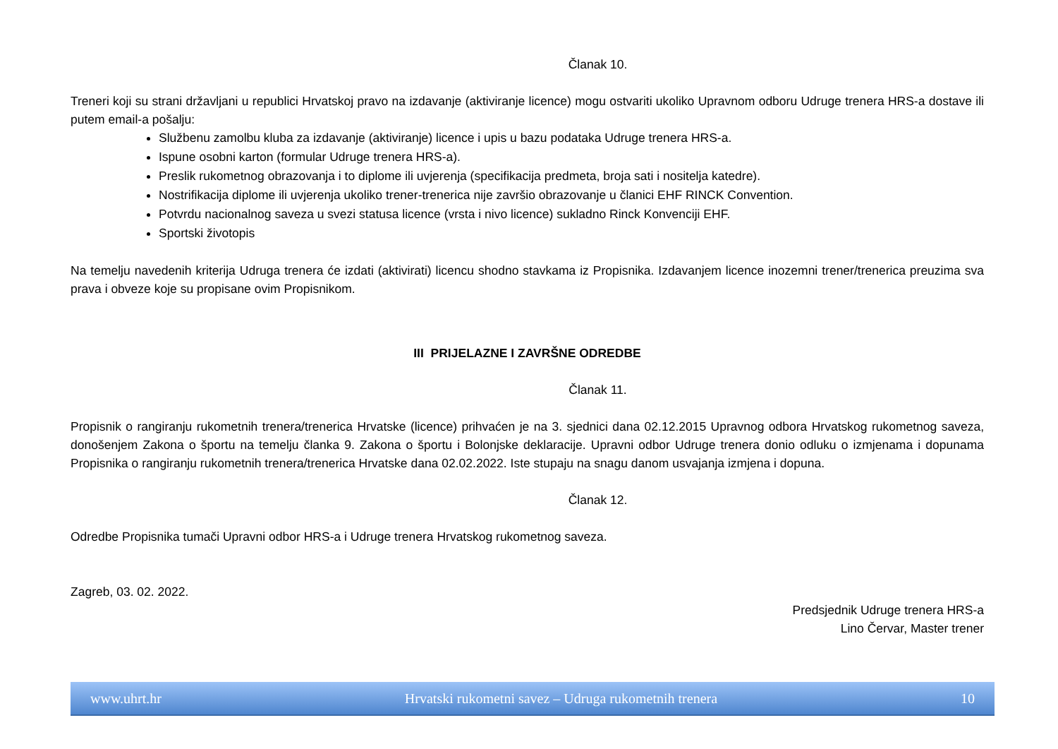Članak 10.
Treneri koji su strani državljani u republici Hrvatskoj pravo na izdavanje (aktiviranje licence) mogu ostvariti ukoliko Upravnom odboru Udruge trenera HRS-a dostave ili putem email-a pošalju:
Službenu zamolbu kluba za izdavanje (aktiviranje) licence i upis u bazu podataka Udruge trenera HRS-a.
Ispune osobni karton (formular Udruge trenera HRS-a).
Preslik rukometnog obrazovanja i to diplome ili uvjerenja (specifikacija predmeta, broja sati i nositelja katedre).
Nostrifikacija diplome ili uvjerenja ukoliko trener-trenerica nije završio obrazovanje u članici EHF RINCK Convention.
Potvrdu nacionalnog saveza u svezi statusa licence (vrsta i nivo licence) sukladno Rinck Konvenciji EHF.
Sportski životopis
Na temelju navedenih kriterija Udruga trenera će izdati (aktivirati) licencu shodno stavkama iz Propisnika. Izdavanjem licence inozemni trener/trenerica preuzima sva prava i obveze koje su propisane ovim Propisnikom.
III PRIJELAZNE I ZAVRŠNE ODREDBE
Članak 11.
Propisnik o rangiranju rukometnih trenera/trenerica Hrvatske (licence) prihvaćen je na 3. sjednici dana 02.12.2015 Upravnog odbora Hrvatskog rukometnog saveza, donošenjem Zakona o športu na temelju članka 9. Zakona o športu i Bolonjske deklaracije. Upravni odbor Udruge trenera donio odluku o izmjenama i dopunama Propisnika o rangiranju rukometnih trenera/trenerica Hrvatske dana 02.02.2022. Iste stupaju na snagu danom usvajanja izmjena i dopuna.
Članak 12.
Odredbe Propisnika tumači Upravni odbor HRS-a i Udruge trenera Hrvatskog rukometnog saveza.
Zagreb, 03. 02. 2022.
Predsjednik Udruge trenera HRS-a
Lino Červar, Master trener
www.uhrt.hr Hrvatski rukometni savez – Udruga rukometnih trenera 10